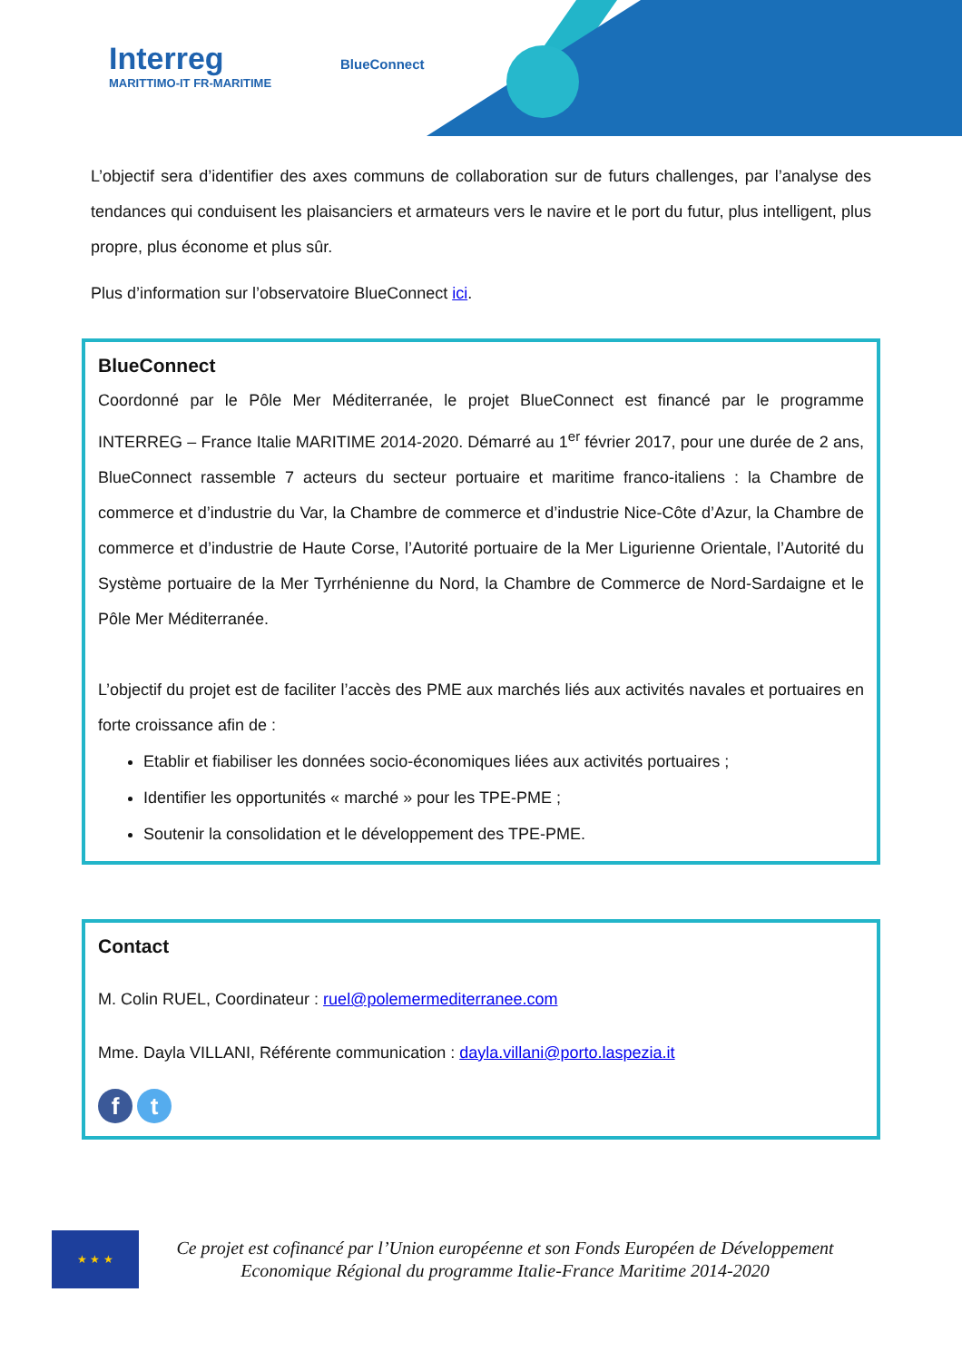Interreg
MARITTIMO-IT FR-MARITIME
BlueConnect
L’objectif sera d’identifier des axes communs de collaboration sur de futurs challenges, par l’analyse des tendances qui conduisent les plaisanciers et armateurs vers le navire et le port du futur, plus intelligent, plus propre, plus économe et plus sûr.
Plus d’information sur l’observatoire BlueConnect ici.
BlueConnect
Coordonné par le Pôle Mer Méditerranée, le projet BlueConnect est financé par le programme INTERREG – France Italie MARITIME 2014-2020. Démarré au 1<sup>er</sup> février 2017, pour une durée de 2 ans, BlueConnect rassemble 7 acteurs du secteur portuaire et maritime franco-italiens : la Chambre de commerce et d’industrie du Var, la Chambre de commerce et d’industrie Nice-Côte d’Azur, la Chambre de commerce et d’industrie de Haute Corse, l’Autorité portuaire de la Mer Ligurienne Orientale, l’Autorité du Système portuaire de la Mer Tyrrhénienne du Nord, la Chambre de Commerce de Nord-Sardaigne et le Pôle Mer Méditerranée.
L’objectif du projet est de faciliter l’accès des PME aux marchés liés aux activités navales et portuaires en forte croissance afin de :
Etablir et fiabiliser les données socio-économiques liées aux activités portuaires ;
Identifier les opportunités « marché » pour les TPE-PME ;
Soutenir la consolidation et le développement des TPE-PME.
Contact
M. Colin RUEL, Coordinateur : ruel@polemermediterranee.com
Mme. Dayla VILLANI, Référente communication : dayla.villani@porto.laspezia.it
f t
★ ★ ★
Ce projet est cofinancé par l’Union européenne et son Fonds Européen de Développement
Economique Régional du programme Italie-France Maritime 2014-2020